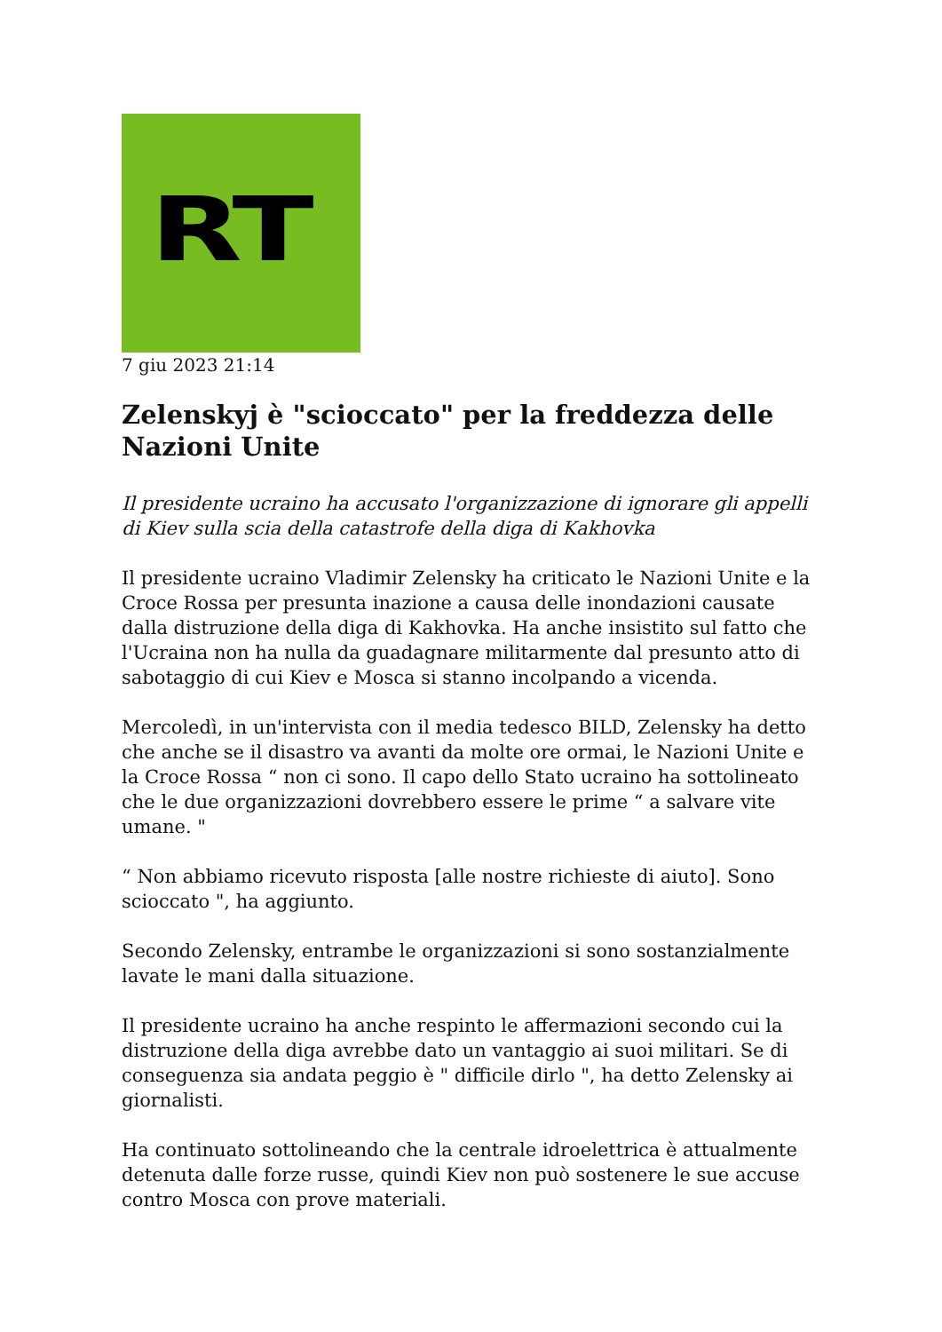RT
7 giu 2023 21:14
Zelenskyj è "scioccato" per la freddezza delle Nazioni Unite
Il presidente ucraino ha accusato l'organizzazione di ignorare gli appelli di Kiev sulla scia della catastrofe della diga di Kakhovka
Il presidente ucraino Vladimir Zelensky ha criticato le Nazioni Unite e la Croce Rossa per presunta inazione a causa delle inondazioni causate dalla distruzione della diga di Kakhovka. Ha anche insistito sul fatto che l'Ucraina non ha nulla da guadagnare militarmente dal presunto atto di sabotaggio di cui Kiev e Mosca si stanno incolpando a vicenda.
Mercoledì, in un'intervista con il media tedesco BILD, Zelensky ha detto che anche se il disastro va avanti da molte ore ormai, le Nazioni Unite e la Croce Rossa “ non ci sono. Il capo dello Stato ucraino ha sottolineato che le due organizzazioni dovrebbero essere le prime “ a salvare vite umane. "
“ Non abbiamo ricevuto risposta [alle nostre richieste di aiuto]. Sono scioccato ", ha aggiunto.
Secondo Zelensky, entrambe le organizzazioni si sono sostanzialmente lavate le mani dalla situazione.
Il presidente ucraino ha anche respinto le affermazioni secondo cui la distruzione della diga avrebbe dato un vantaggio ai suoi militari. Se di conseguenza sia andata peggio è " difficile dirlo ", ha detto Zelensky ai giornalisti.
Ha continuato sottolineando che la centrale idroelettrica è attualmente detenuta dalle forze russe, quindi Kiev non può sostenere le sue accuse contro Mosca con prove materiali.